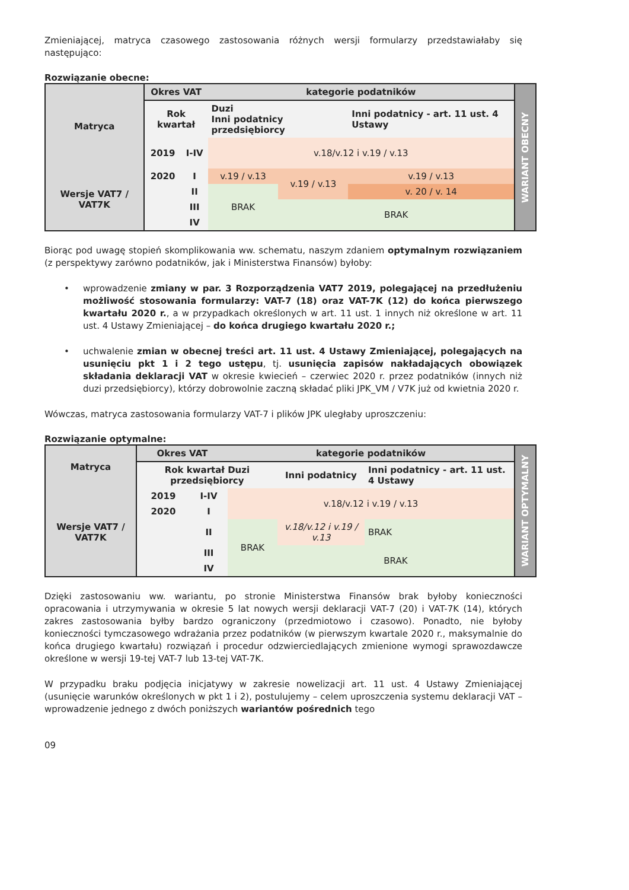Zmieniającej, matryca czasowego zastosowania różnych wersji formularzy przedstawiałaby się następująco:
Rozwiązanie obecne:
| Matryca | Okres VAT | | kategorie podatników | | | WARIANT OBECNY |
| | Rok kwartał | | Duzi Inni podatnicy przedsiębiorcy | | Inni podatnicy - art. 11 ust. 4 Ustawy | |
| | 2019 | I-IV | v.18/v.12 i v.19 / v.13 | | | |
| Wersje VAT7 / VAT7K | 2020 | I | v.19 / v.13 | v.19 / v.13 | v.19 / v.13 | |
| | | II | BRAK | | v. 20 / v. 14 | |
| | | III | | BRAK | | |
| | | IV | | | | |
Biorąc pod uwagę stopień skomplikowania ww. schematu, naszym zdaniem optymalnym rozwiązaniem (z perspektywy zarówno podatników, jak i Ministerstwa Finansów) byłoby:
• wprowadzenie zmiany w par. 3 Rozporządzenia VAT7 2019, polegającej na przedłużeniu możliwość stosowania formularzy: VAT-7 (18) oraz VAT-7K (12) do końca pierwszego kwartału 2020 r., a w przypadkach określonych w art. 11 ust. 1 innych niż określone w art. 11 ust. 4 Ustawy Zmieniającej – do końca drugiego kwartału 2020 r.;
• uchwalenie zmian w obecnej treści art. 11 ust. 4 Ustawy Zmieniającej, polegających na usunięciu pkt 1 i 2 tego ustępu, tj. usunięcia zapisów nakładających obowiązek składania deklaracji VAT w okresie kwiecień – czerwiec 2020 r. przez podatników (innych niż duzi przedsiębiorcy), którzy dobrowolnie zaczną składać pliki JPK_VM / V7K już od kwietnia 2020 r.
Wówczas, matryca zastosowania formularzy VAT-7 i plików JPK uległaby uproszczeniu:
Rozwiązanie optymalne:
| Matryca | Okres VAT | | kategorie podatników | | | WARIANT OPTYMALNY |
| | Rok kwartał Duzi przedsiębiorcy | | | Inni podatnicy | Inni podatnicy - art. 11 ust. 4 Ustawy | |
| Wersje VAT7 / VAT7K | 2019 | I-IV | v.18/v.12 i v.19 / v.13 | | | |
| | 2020 | I | | | | |
| | | II | BRAK | v.18/v.12 i v.19 / v.13 | BRAK | |
| | | III | | BRAK | | |
| | | IV | | | | |
Dzięki zastosowaniu ww. wariantu, po stronie Ministerstwa Finansów brak byłoby konieczności opracowania i utrzymywania w okresie 5 lat nowych wersji deklaracji VAT-7 (20) i VAT-7K (14), których zakres zastosowania byłby bardzo ograniczony (przedmiotowo i czasowo). Ponadto, nie byłoby konieczności tymczasowego wdrażania przez podatników (w pierwszym kwartale 2020 r., maksymalnie do końca drugiego kwartału) rozwiązań i procedur odzwierciedlających zmienione wymogi sprawozdawcze określone w wersji 19-tej VAT-7 lub 13-tej VAT-7K.
W przypadku braku podjęcia inicjatywy w zakresie nowelizacji art. 11 ust. 4 Ustawy Zmieniającej (usunięcie warunków określonych w pkt 1 i 2), postulujemy – celem uproszczenia systemu deklaracji VAT – wprowadzenie jednego z dwóch poniższych wariantów pośrednich tego
09